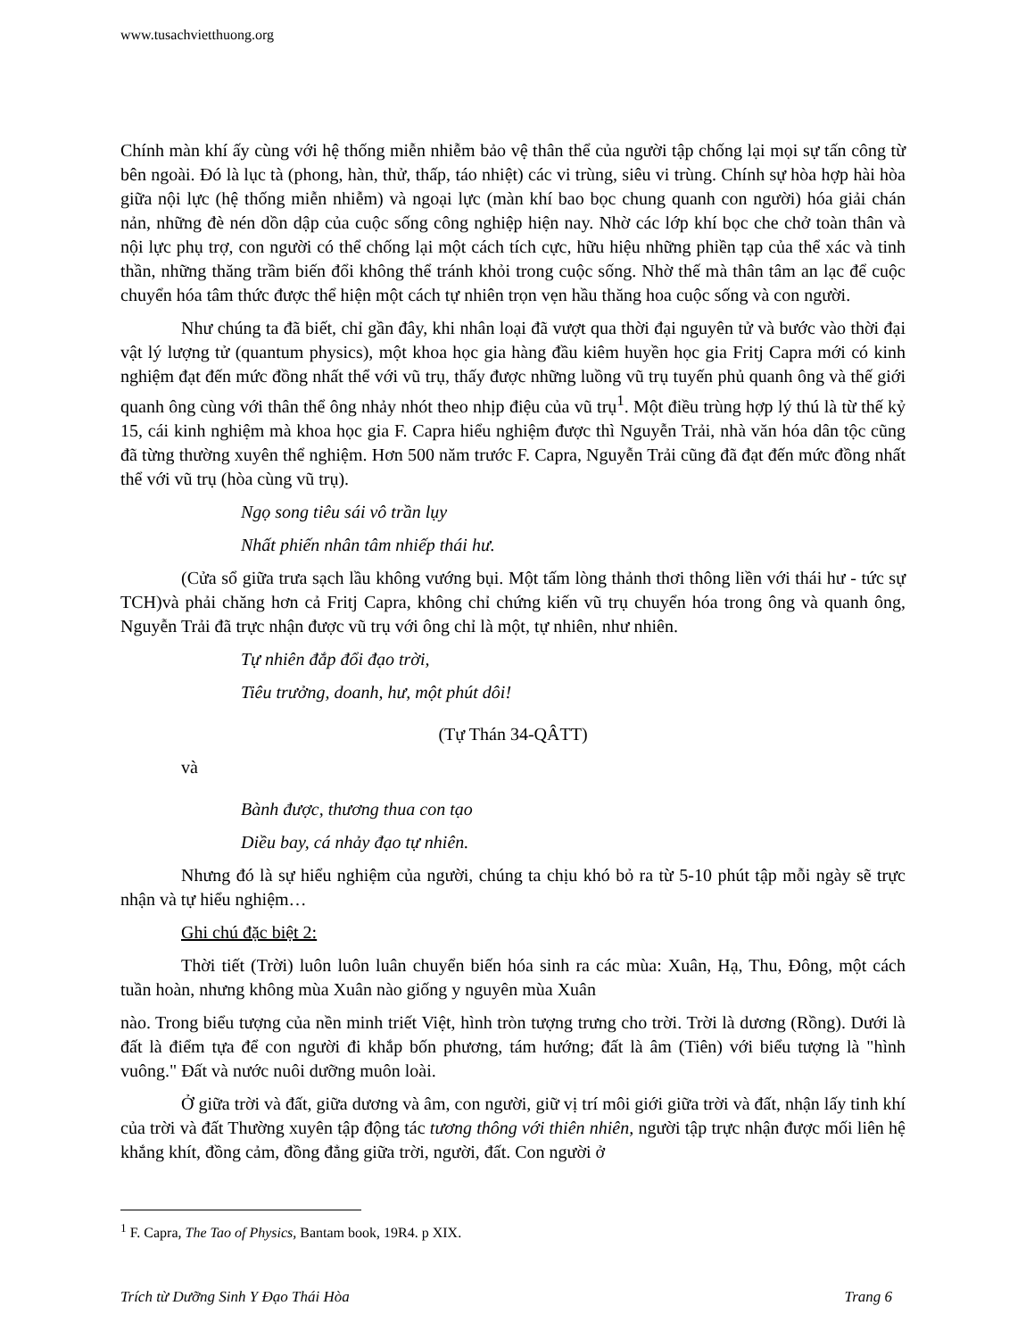www.tusachvietthuong.org
Chính màn khí ấy cùng với hệ thống miễn nhiễm bảo vệ thân thể của người tập chống lại mọi sự tấn công từ bên ngoài. Đó là lục tà (phong, hàn, thử, thấp, táo nhiệt) các vi trùng, siêu vi trùng. Chính sự hòa hợp hài hòa giữa nội lực (hệ thống miễn nhiễm) và ngoại lực (màn khí bao bọc chung quanh con người) hóa giải chán nản, những đè nén dồn dập của cuộc sống công nghiệp hiện nay. Nhờ các lớp khí bọc che chở toàn thân và nội lực phụ trợ, con người có thể chống lại một cách tích cực, hữu hiệu những phiền tạp của thể xác và tinh thần, những thăng trầm biến đổi không thể tránh khỏi trong cuộc sống. Nhờ thế mà thân tâm an lạc để cuộc chuyển hóa tâm thức được thể hiện một cách tự nhiên trọn vẹn hầu thăng hoa cuộc sống và con người.
Như chúng ta đã biết, chỉ gần đây, khi nhân loại đã vượt qua thời đại nguyên tử và bước vào thời đại vật lý lượng tử (quantum physics), một khoa học gia hàng đầu kiêm huyền học gia Fritj Capra mới có kinh nghiệm đạt đến mức đồng nhất thể với vũ trụ, thấy được những luồng vũ trụ tuyến phủ quanh ông và thế giới quanh ông cùng với thân thể ông nhảy nhót theo nhịp điệu của vũ trụ<sup>1</sup>. Một điều trùng hợp lý thú là từ thế kỷ 15, cái kinh nghiệm mà khoa học gia F. Capra hiểu nghiệm được thì Nguyễn Trải, nhà văn hóa dân tộc cũng đã từng thường xuyên thể nghiệm. Hơn 500 năm trước F. Capra, Nguyễn Trải cũng đã đạt đến mức đồng nhất thể với vũ trụ (hòa cùng vũ trụ).
Ngọ song tiêu sái vô trần lụy
Nhất phiến nhân tâm nhiếp thái hư.
(Cửa sổ giữa trưa sạch lầu không vướng bụi. Một tấm lòng thảnh thơi thông liền với thái hư - tức sự TCH)và phải chăng hơn cả Fritj Capra, không chỉ chứng kiến vũ trụ chuyển hóa trong ông và quanh ông, Nguyễn Trải đã trực nhận được vũ trụ với ông chỉ là một, tự nhiên, như nhiên.
Tự nhiên đắp đổi đạo trời,
Tiêu trưởng, doanh, hư, một phút dôi!
(Tự Thán 34-QÂTT)
và
Bành được, thương thua con tạo
Diều bay, cá nhảy đạo tự nhiên.
Nhưng đó là sự hiểu nghiệm của người, chúng ta chịu khó bỏ ra từ 5-10 phút tập mỗi ngày sẽ trực nhận và tự hiểu nghiệm…
Ghi chú đặc biệt 2:
Thời tiết (Trời) luôn luôn luân chuyển biến hóa sinh ra các mùa: Xuân, Hạ, Thu, Đông, một cách tuần hoàn, nhưng không mùa Xuân nào giống y nguyên mùa Xuân
nào. Trong biểu tượng của nền minh triết Việt, hình tròn tượng trưng cho trời. Trời là dương (Rồng). Dưới là đất là điểm tựa để con người đi khắp bốn phương, tám hướng; đất là âm (Tiên) với biểu tượng là "hình vuông." Đất và nước nuôi dưỡng muôn loài.
Ở giữa trời và đất, giữa dương và âm, con người, giữ vị trí môi giới giữa trời và đất, nhận lấy tinh khí của trời và đất Thường xuyên tập động tác tương thông với thiên nhiên, người tập trực nhận được mối liên hệ khắng khít, đồng cảm, đồng đẳng giữa trời, người, đất. Con người ở
<sup>1</sup> F. Capra, The Tao of Physics, Bantam book, 19R4. p XIX.
Trích từ Dưỡng Sinh Y Đạo Thái Hòa Trang 6